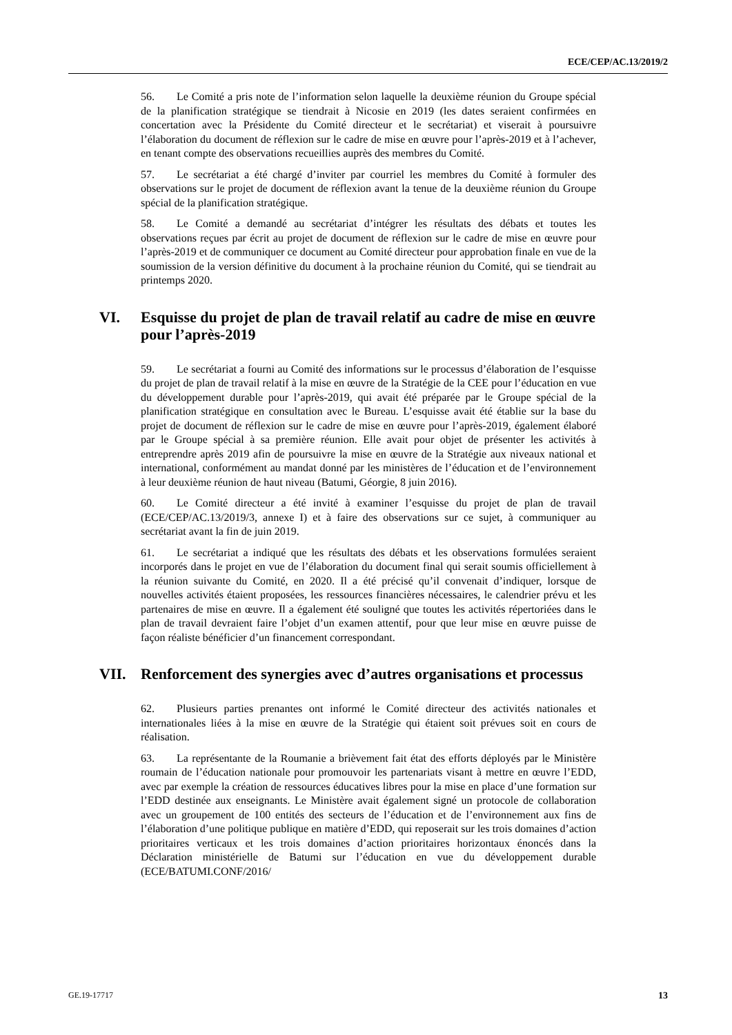ECE/CEP/AC.13/2019/2
56. Le Comité a pris note de l’information selon laquelle la deuxième réunion du Groupe spécial de la planification stratégique se tiendrait à Nicosie en 2019 (les dates seraient confirmées en concertation avec la Présidente du Comité directeur et le secrétariat) et viserait à poursuivre l’élaboration du document de réflexion sur le cadre de mise en œuvre pour l’après-2019 et à l’achever, en tenant compte des observations recueillies auprès des membres du Comité.
57. Le secrétariat a été chargé d’inviter par courriel les membres du Comité à formuler des observations sur le projet de document de réflexion avant la tenue de la deuxième réunion du Groupe spécial de la planification stratégique.
58. Le Comité a demandé au secrétariat d’intégrer les résultats des débats et toutes les observations reçues par écrit au projet de document de réflexion sur le cadre de mise en œuvre pour l’après-2019 et de communiquer ce document au Comité directeur pour approbation finale en vue de la soumission de la version définitive du document à la prochaine réunion du Comité, qui se tiendrait au printemps 2020.
VI. Esquisse du projet de plan de travail relatif au cadre de mise en œuvre pour l’après-2019
59. Le secrétariat a fourni au Comité des informations sur le processus d’élaboration de l’esquisse du projet de plan de travail relatif à la mise en œuvre de la Stratégie de la CEE pour l’éducation en vue du développement durable pour l’après-2019, qui avait été préparée par le Groupe spécial de la planification stratégique en consultation avec le Bureau. L’esquisse avait été établie sur la base du projet de document de réflexion sur le cadre de mise en œuvre pour l’après-2019, également élaboré par le Groupe spécial à sa première réunion. Elle avait pour objet de présenter les activités à entreprendre après 2019 afin de poursuivre la mise en œuvre de la Stratégie aux niveaux national et international, conformément au mandat donné par les ministères de l’éducation et de l’environnement à leur deuxième réunion de haut niveau (Batumi, Géorgie, 8 juin 2016).
60. Le Comité directeur a été invité à examiner l’esquisse du projet de plan de travail (ECE/CEP/AC.13/2019/3, annexe I) et à faire des observations sur ce sujet, à communiquer au secrétariat avant la fin de juin 2019.
61. Le secrétariat a indiqué que les résultats des débats et les observations formulées seraient incorporés dans le projet en vue de l’élaboration du document final qui serait soumis officiellement à la réunion suivante du Comité, en 2020. Il a été précisé qu’il convenait d’indiquer, lorsque de nouvelles activités étaient proposées, les ressources financières nécessaires, le calendrier prévu et les partenaires de mise en œuvre. Il a également été souligné que toutes les activités répertoriées dans le plan de travail devraient faire l’objet d’un examen attentif, pour que leur mise en œuvre puisse de façon réaliste bénéficier d’un financement correspondant.
VII. Renforcement des synergies avec d’autres organisations et processus
62. Plusieurs parties prenantes ont informé le Comité directeur des activités nationales et internationales liées à la mise en œuvre de la Stratégie qui étaient soit prévues soit en cours de réalisation.
63. La représentante de la Roumanie a brièvement fait état des efforts déployés par le Ministère roumain de l’éducation nationale pour promouvoir les partenariats visant à mettre en œuvre l’EDD, avec par exemple la création de ressources éducatives libres pour la mise en place d’une formation sur l’EDD destinée aux enseignants. Le Ministère avait également signé un protocole de collaboration avec un groupement de 100 entités des secteurs de l’éducation et de l’environnement aux fins de l’élaboration d’une politique publique en matière d’EDD, qui reposerait sur les trois domaines d’action prioritaires verticaux et les trois domaines d’action prioritaires horizontaux énoncés dans la Déclaration ministérielle de Batumi sur l’éducation en vue du développement durable (ECE/BATUMI.CONF/2016/
GE.19-17717 13